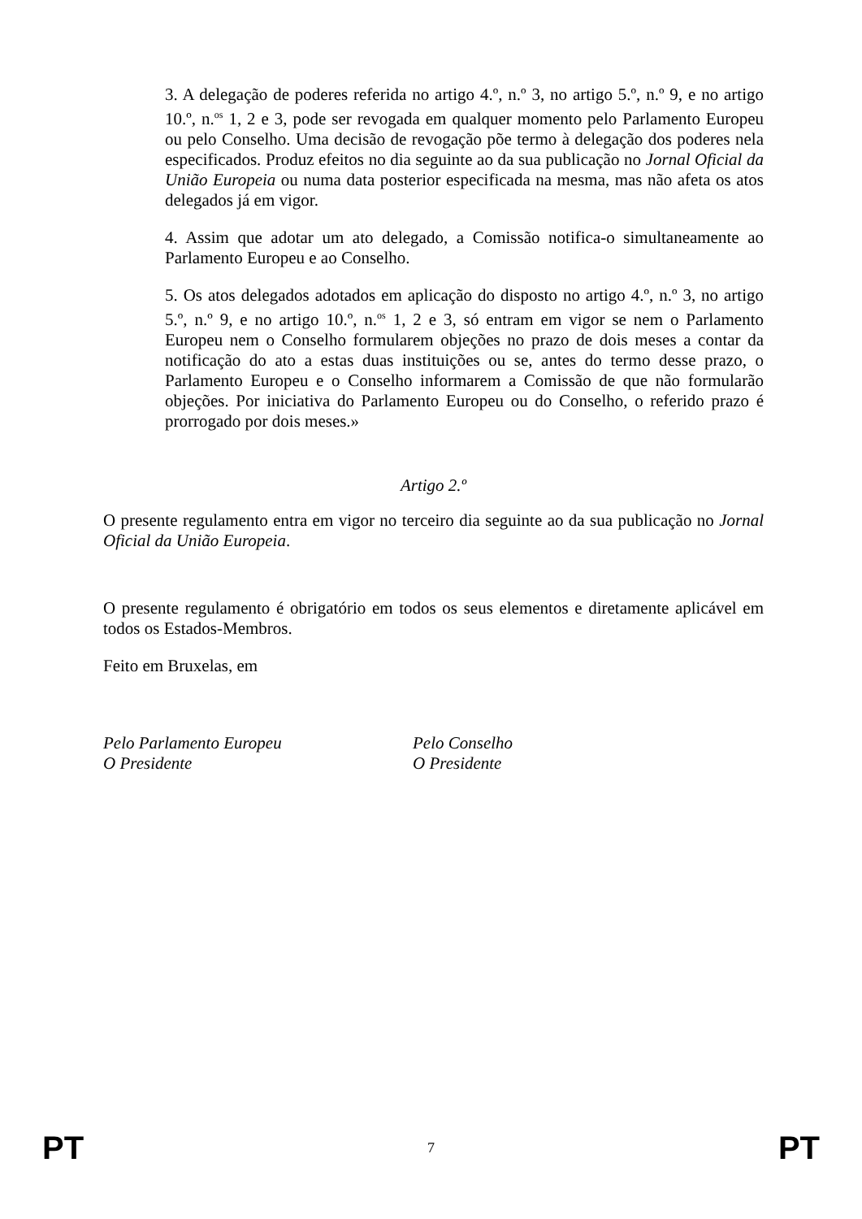3. A delegação de poderes referida no artigo 4.º, n.º 3, no artigo 5.º, n.º 9, e no artigo 10.º, n.<sup>os</sup> 1, 2 e 3, pode ser revogada em qualquer momento pelo Parlamento Europeu ou pelo Conselho. Uma decisão de revogação põe termo à delegação dos poderes nela especificados. Produz efeitos no dia seguinte ao da sua publicação no Jornal Oficial da União Europeia ou numa data posterior especificada na mesma, mas não afeta os atos delegados já em vigor.
4. Assim que adotar um ato delegado, a Comissão notifica-o simultaneamente ao Parlamento Europeu e ao Conselho.
5. Os atos delegados adotados em aplicação do disposto no artigo 4.º, n.º 3, no artigo 5.º, n.º 9, e no artigo 10.º, n.<sup>os</sup> 1, 2 e 3, só entram em vigor se nem o Parlamento Europeu nem o Conselho formularem objeções no prazo de dois meses a contar da notificação do ato a estas duas instituições ou se, antes do termo desse prazo, o Parlamento Europeu e o Conselho informarem a Comissão de que não formularão objeções. Por iniciativa do Parlamento Europeu ou do Conselho, o referido prazo é prorrogado por dois meses.»
Artigo 2.º
O presente regulamento entra em vigor no terceiro dia seguinte ao da sua publicação no Jornal Oficial da União Europeia.
O presente regulamento é obrigatório em todos os seus elementos e diretamente aplicável em todos os Estados-Membros.
Feito em Bruxelas, em
Pelo Parlamento Europeu
O Presidente
Pelo Conselho
O Presidente
PT 7 PT